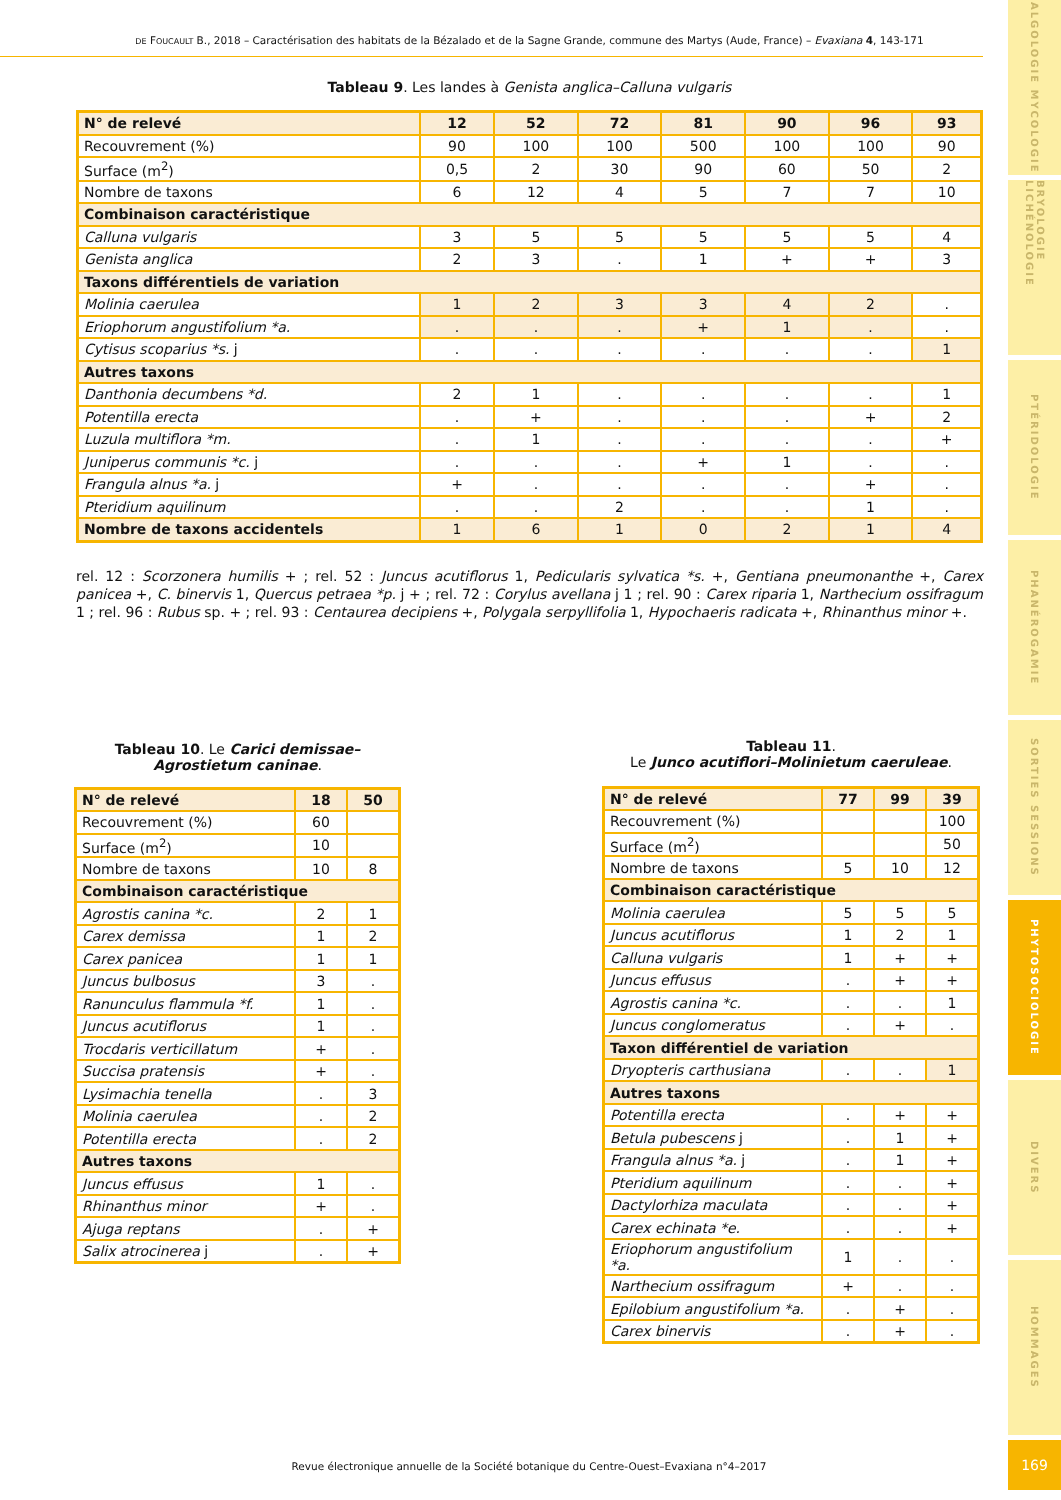DE FOUCAULT B., 2018 – Caractérisation des habitats de la Bézalado et de la Sagne Grande, commune des Martys (Aude, France) – Evaxiana 4, 143-171
Tableau 9. Les landes à Genista anglica–Calluna vulgaris
| N° de relevé | 12 | 52 | 72 | 81 | 90 | 96 | 93 |
| Recouvrement (%) | 90 | 100 | 100 | 500 | 100 | 100 | 90 |
| Surface (m<sup>2</sup>) | 0,5 | 2 | 30 | 90 | 60 | 50 | 2 |
| Nombre de taxons | 6 | 12 | 4 | 5 | 7 | 7 | 10 |
| Combinaison caractéristique | | | | | | | |
| Calluna vulgaris | 3 | 5 | 5 | 5 | 5 | 5 | 4 |
| Genista anglica | 2 | 3 | . | 1 | + | + | 3 |
| Taxons différentiels de variation | | | | | | | |
| Molinia caerulea | 1 | 2 | 3 | 3 | 4 | 2 | . |
| Eriophorum angustifolium *a. | . | . | . | + | 1 | . | . |
| Cytisus scoparius *s. j | . | . | . | . | . | . | 1 |
| Autres taxons | | | | | | | |
| Danthonia decumbens *d. | 2 | 1 | . | . | . | . | 1 |
| Potentilla erecta | . | + | . | . | . | + | 2 |
| Luzula multiflora *m. | . | 1 | . | . | . | . | + |
| Juniperus communis *c. j | . | . | . | + | 1 | . | . |
| Frangula alnus *a. j | + | . | . | . | . | + | . |
| Pteridium aquilinum | . | . | 2 | . | . | 1 | . |
| Nombre de taxons accidentels | 1 | 6 | 1 | 0 | 2 | 1 | 4 |
rel. 12 : Scorzonera humilis + ; rel. 52 : Juncus acutiflorus 1, Pedicularis sylvatica *s. +, Gentiana pneumonanthe +, Carex panicea +, C. binervis 1, Quercus petraea *p. j + ; rel. 72 : Corylus avellana j 1 ; rel. 90 : Carex riparia 1, Narthecium ossifragum 1 ; rel. 96 : Rubus sp. + ; rel. 93 : Centaurea decipiens +, Polygala serpyllifolia 1, Hypochaeris radicata +, Rhinanthus minor +.
Tableau 10. Le Carici demissae–
Agrostietum caninae.
| N° de relevé | 18 | 50 |
| Recouvrement (%) | 60 | |
| Surface (m<sup>2</sup>) | 10 | |
| Nombre de taxons | 10 | 8 |
| Combinaison caractéristique | | |
| Agrostis canina *c. | 2 | 1 |
| Carex demissa | 1 | 2 |
| Carex panicea | 1 | 1 |
| Juncus bulbosus | 3 | . |
| Ranunculus flammula *f. | 1 | . |
| Juncus acutiflorus | 1 | . |
| Trocdaris verticillatum | + | . |
| Succisa pratensis | + | . |
| Lysimachia tenella | . | 3 |
| Molinia caerulea | . | 2 |
| Potentilla erecta | . | 2 |
| Autres taxons | | |
| Juncus effusus | 1 | . |
| Rhinanthus minor | + | . |
| Ajuga reptans | . | + |
| Salix atrocinerea j | . | + |
Tableau 11.
Le Junco acutiflori–Molinietum caeruleae.
| N° de relevé | 77 | 99 | 39 |
| Recouvrement (%) | | | 100 |
| Surface (m<sup>2</sup>) | | | 50 |
| Nombre de taxons | 5 | 10 | 12 |
| Combinaison caractéristique | | | |
| Molinia caerulea | 5 | 5 | 5 |
| Juncus acutiflorus | 1 | 2 | 1 |
| Calluna vulgaris | 1 | + | + |
| Juncus effusus | . | + | + |
| Agrostis canina *c. | . | . | 1 |
| Juncus conglomeratus | . | + | . |
| Taxon différentiel de variation | | | |
| Dryopteris carthusiana | . | . | 1 |
| Autres taxons | | | |
| Potentilla erecta | . | + | + |
| Betula pubescens j | . | 1 | + |
| Frangula alnus *a. j | . | 1 | + |
| Pteridium aquilinum | . | . | + |
| Dactylorhiza maculata | . | . | + |
| Carex echinata *e. | . | . | + |
| Eriophorum angustifolium *a. | 1 | . | . |
| Narthecium ossifragum | + | . | . |
| Epilobium angustifolium *a. | . | + | . |
| Carex binervis | . | + | . |
Revue électronique annuelle de la Société botanique du Centre-Ouest–Evaxiana n°4–2017
ALGOLOGIE MYCOLOGIE
BRYOLOGIE LICHÉNOLOGIE
PTÉRIDOLOGIE
PHANÉROGAMIE
SORTIES SESSIONS
PHYTOSOCIOLOGIE
DIVERS
HOMMAGES
169